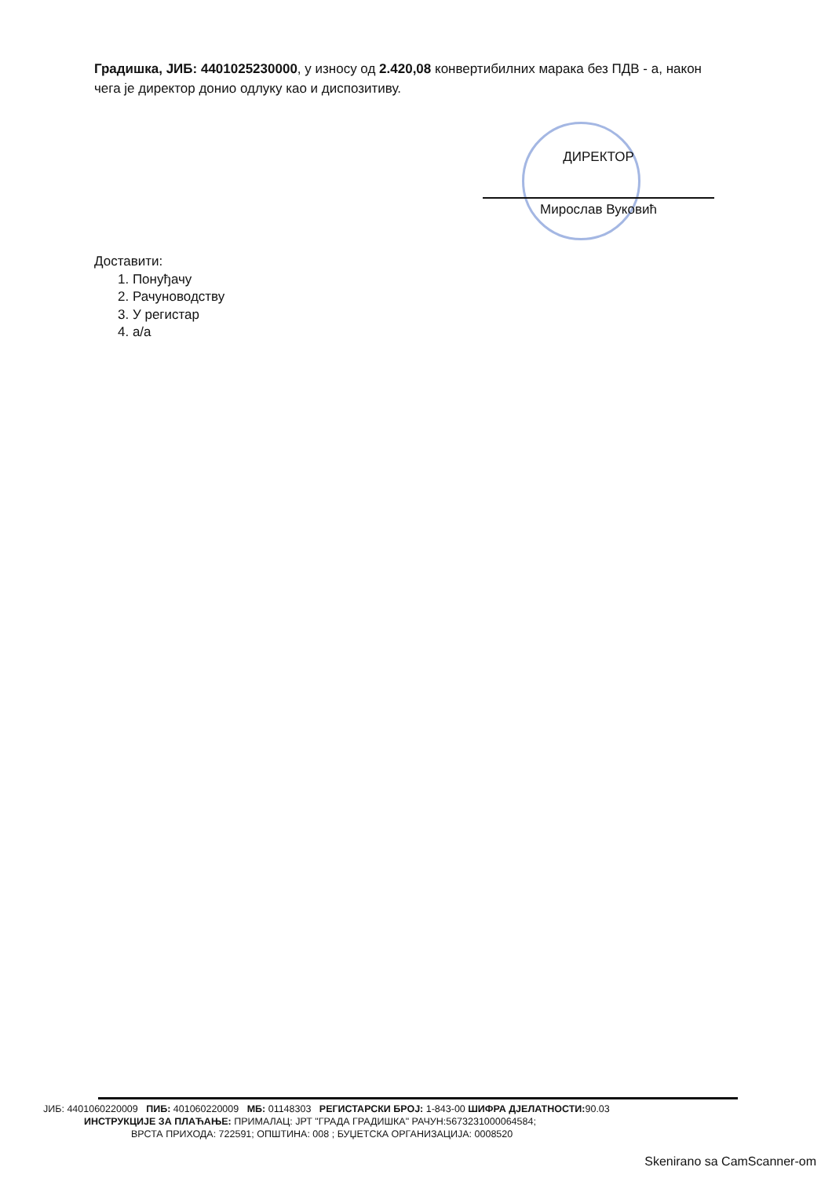Градишка, ЈИБ: 4401025230000, у износу од 2.420,08 конвертибилних марака без ПДВ - а, након чега је директор донио одлуку као и диспозитиву.
ДИРЕКТОР
Мирослав Вуковић
Доставити:
1. Понуђачу
2. Рачуноводству
3. У регистар
4. а/а
ЈИБ: 4401060220009 ПИБ: 401060220009 МБ: 01148303 РЕГИСТАРСКИ БРОЈ: 1-843-00 ШИФРА ДЈЕЛАТНОСТИ: 90.03
ИНСТРУКЦИЈЕ ЗА ПЛАЋАЊЕ: ПРИМАЛАЦ: ЈРТ "ГРАДА ГРАДИШКА" РАЧУН:5673231000064584;
ВРСТА ПРИХОДА: 722591; ОПШТИНА: 008 ; БУЏЕТСКА ОРГАНИЗАЦИЈА: 0008520
Skenirano sa CamScanner-om